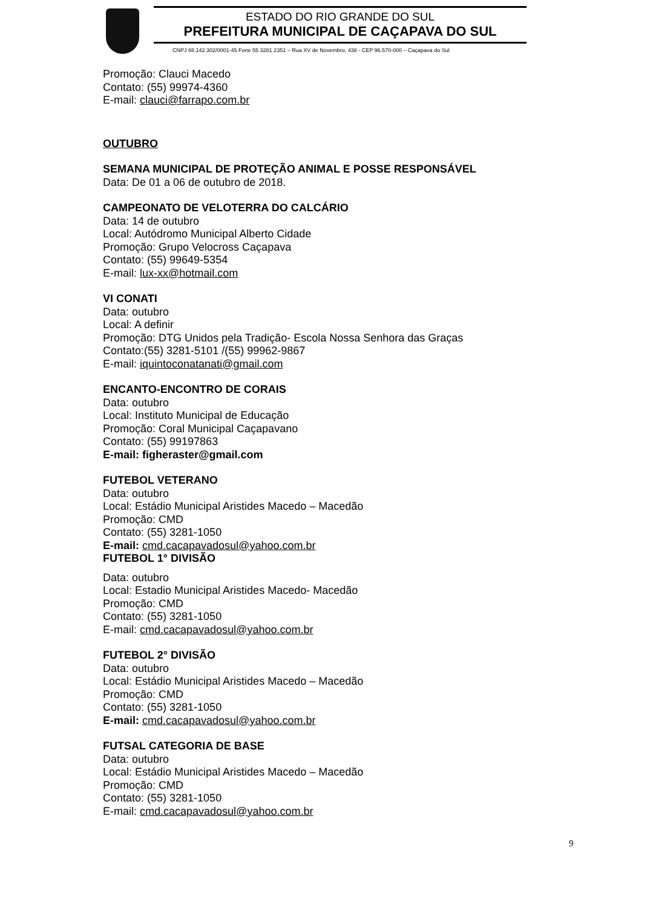ESTADO DO RIO GRANDE DO SUL
PREFEITURA MUNICIPAL DE CAÇAPAVA DO SUL
CNPJ 88.142.302/0001-45 Fone 55 3281 2351 – Rua XV de Novembro, 438 - CEP 96.570-000 – Caçapava do Sul
Promoção: Clauci Macedo
Contato: (55) 99974-4360
E-mail: clauci@farrapo.com.br
OUTUBRO
SEMANA MUNICIPAL DE PROTEÇÃO ANIMAL E POSSE RESPONSÁVEL
Data: De 01 a 06 de outubro de 2018.
CAMPEONATO DE VELOTERRA DO CALCÁRIO
Data: 14 de outubro
Local: Autódromo Municipal Alberto Cidade
Promoção: Grupo Velocross Caçapava
Contato: (55) 99649-5354
E-mail: lux-xx@hotmail.com
VI CONATI
Data: outubro
Local: A definir
Promoção: DTG Unidos pela Tradição- Escola Nossa Senhora das Graças
Contato:(55) 3281-5101 /(55) 99962-9867
E-mail: iquintoconatanati@gmail.com
ENCANTO-ENCONTRO DE CORAIS
Data: outubro
Local: Instituto Municipal de Educação
Promoção: Coral Municipal Caçapavano
Contato: (55) 99197863
E-mail: figheraster@gmail.com
FUTEBOL VETERANO
Data: outubro
Local: Estádio Municipal Aristides Macedo – Macedão
Promoção: CMD
Contato: (55) 3281-1050
E-mail: cmd.cacapavadosul@yahoo.com.br
FUTEBOL 1° DIVISÃO
Data: outubro
Local: Estadio Municipal Aristides Macedo- Macedão
Promoção: CMD
Contato: (55) 3281-1050
E-mail: cmd.cacapavadosul@yahoo.com.br
FUTEBOL 2° DIVISÃO
Data: outubro
Local: Estádio Municipal Aristides Macedo – Macedão
Promoção: CMD
Contato: (55) 3281-1050
E-mail: cmd.cacapavadosul@yahoo.com.br
FUTSAL CATEGORIA DE BASE
Data: outubro
Local: Estádio Municipal Aristides Macedo – Macedão
Promoção: CMD
Contato: (55) 3281-1050
E-mail: cmd.cacapavadosul@yahoo.com.br
9